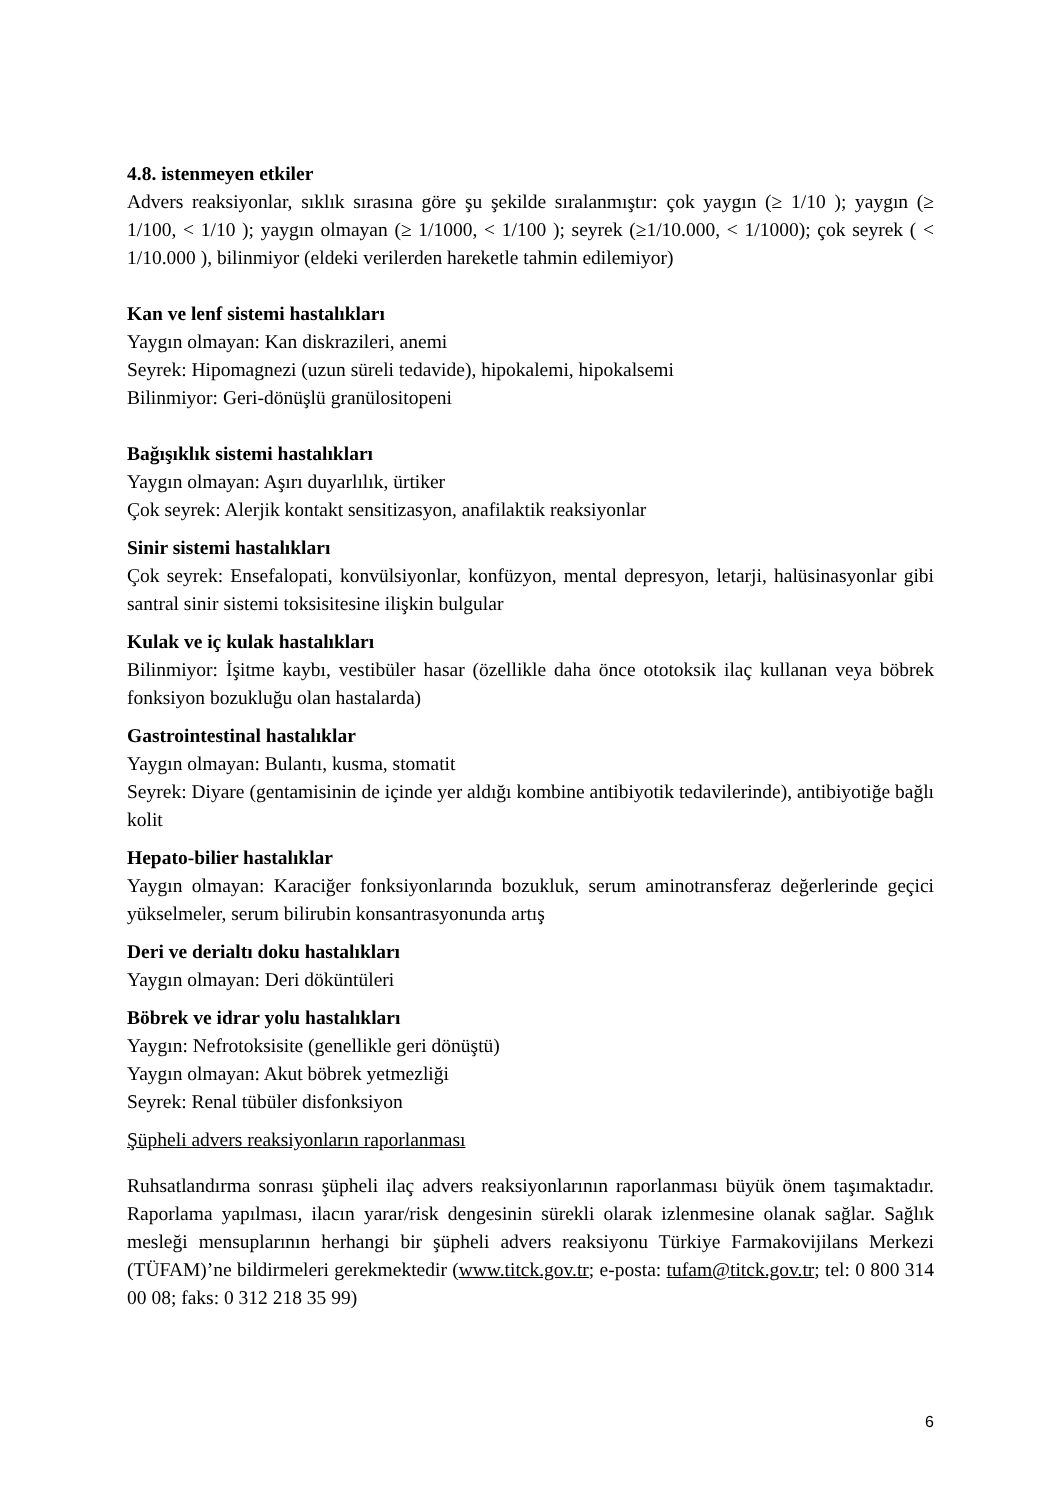4.8. istenmeyen etkiler
Advers reaksiyonlar, sıklık sırasına göre şu şekilde sıralanmıştır: çok yaygın (≥ 1/10 ); yaygın (≥ 1/100, < 1/10 ); yaygın olmayan (≥ 1/1000, < 1/100 ); seyrek (≥1/10.000, < 1/1000); çok seyrek ( < 1/10.000 ), bilinmiyor (eldeki verilerden hareketle tahmin edilemiyor)
Kan ve lenf sistemi hastalıkları
Yaygın olmayan: Kan diskrazileri, anemi
Seyrek: Hipomagnezi (uzun süreli tedavide), hipokalemi, hipokalsemi
Bilinmiyor: Geri-dönüşlü granülositopeni
Bağışıklık sistemi hastalıkları
Yaygın olmayan: Aşırı duyarlılık, ürtiker
Çok seyrek: Alerjik kontakt sensitizasyon, anafilaktik reaksiyonlar
Sinir sistemi hastalıkları
Çok seyrek: Ensefalopati, konvülsiyonlar, konfüzyon, mental depresyon, letarji, halüsinasyonlar gibi santral sinir sistemi toksisitesine ilişkin bulgular
Kulak ve iç kulak hastalıkları
Bilinmiyor: İşitme kaybı, vestibüler hasar (özellikle daha önce ototoksik ilaç kullanan veya böbrek fonksiyon bozukluğu olan hastalarda)
Gastrointestinal hastalıklar
Yaygın olmayan: Bulantı, kusma, stomatit
Seyrek: Diyare (gentamisinin de içinde yer aldığı kombine antibiyotik tedavilerinde), antibiyotiğe bağlı kolit
Hepato-bilier hastalıklar
Yaygın olmayan: Karaciğer fonksiyonlarında bozukluk, serum aminotransferaz değerlerinde geçici yükselmeler, serum bilirubin konsantrasyonunda artış
Deri ve derialtı doku hastalıkları
Yaygın olmayan: Deri döküntüleri
Böbrek ve idrar yolu hastalıkları
Yaygın: Nefrotoksisite (genellikle geri dönüştü)
Yaygın olmayan: Akut böbrek yetmezliği
Seyrek: Renal tübüler disfonksiyon
Şüpheli advers reaksiyonların raporlanması
Ruhsatlandırma sonrası şüpheli ilaç advers reaksiyonlarının raporlanması büyük önem taşımaktadır. Raporlama yapılması, ilacın yarar/risk dengesinin sürekli olarak izlenmesine olanak sağlar. Sağlık mesleği mensuplarının herhangi bir şüpheli advers reaksiyonu Türkiye Farmakovijilans Merkezi (TÜFAM)’ne bildirmeleri gerekmektedir (www.titck.gov.tr; e-posta: tufam@titck.gov.tr; tel: 0 800 314 00 08; faks: 0 312 218 35 99)
6